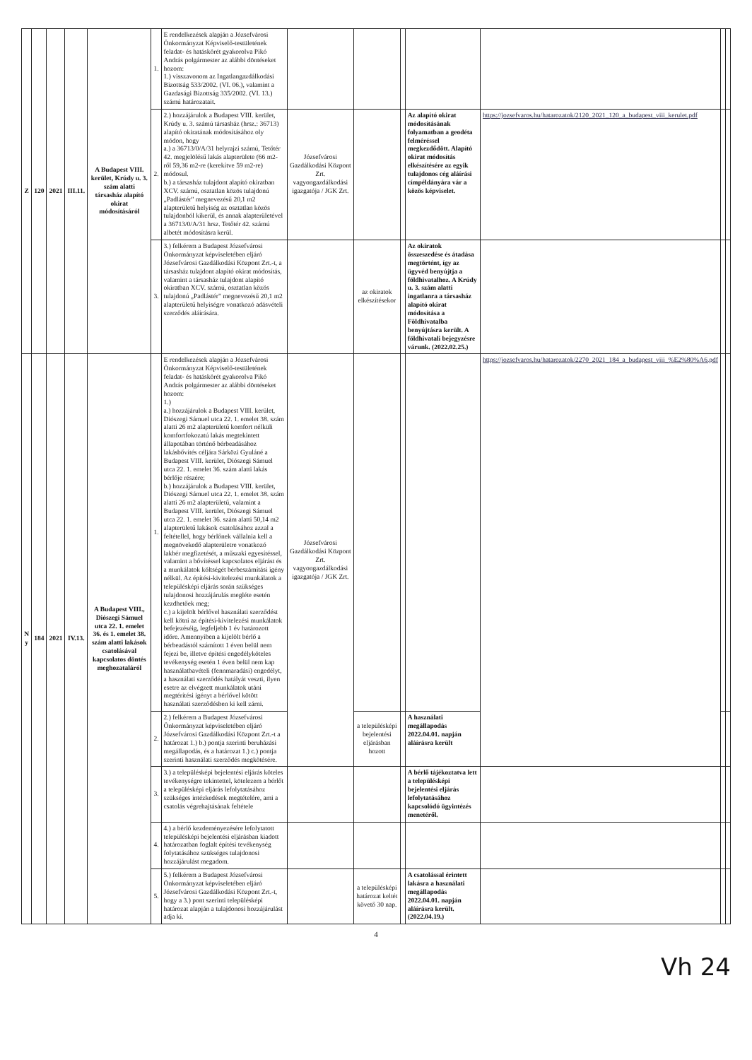| Z | 120 | 2021 | III.11. | A Budapest VIII. kerület, Krúdy u. 3. szám alatti társasház alapító okirat módosításáról | 1. | E rendelkezések alapján a Józsefvárosi Önkormányzat Képviselő-testületének feladat- és hatáskörét gyakorolva Pikó András polgármester az alábbi döntéseket hozom: 1.) visszavonom az Ingatlangazdálkodási Bizottság 533/2002. (VI. 06.), valamint a Gazdasági Bizottság 335/2002. (VI. 13.) számú határozatait. | | | | | | | |
| | | | | | 2. | 2.) hozzájárulok a Budapest VIII. kerület, Krúdy u. 3. számú társasház (hrsz.: 36713) alapító okiratának módosításához oly módon, hogy a.) a 36713/0/A/31 helyrajzi számú, Tetőtér 42. megjelölésű lakás alapterülete (66 m2-ről 59,36 m2-re (kerekítve 59 m2-re) módosul. b.) a társasház tulajdont alapító okiratban XCV. számú, osztatlan közös tulajdonú „Padlástér" megnevezésű 20,1 m2 alapterületű helyiség az osztatlan közös tulajdonból kikerül, és annak alapterületével a 36713/0/A/31 hrsz. Tetőtér 42. számú albetét módosításra kerül. | Józsefvárosi Gazdálkodási Központ Zrt. vagyongazdálkodási igazgatója / JGK Zrt. | | | Az alapító okirat módosításának folyamatban a geodéta felméréssel megkezdődött. Alapító okirat módosítás elkészítésére az egyik tulajdonos cég aláírási címpéldányára vár a közös képviselet. | https://jozsefvaros.hu/hatarozatok/2120_2021_120_a_budapest_viii_kerulet.pdf | | |
| | | | | | 3. | 3.) felkérem a Budapest Józsefvárosi Önkormányzat képviseletében eljáró Józsefvárosi Gazdálkodási Központ Zrt.-t, a társasház tulajdont alapító okirat módosítás, valamint a társasház tulajdont alapító okiratban XCV. számú, osztatlan közös tulajdonú „Padlástér" megnevezésű 20,1 m2 alapterületű helyiségre vonatkozó adásvételi szerződés aláírására. | | az okiratok elkészítésekor | | Az okiratok összeszedése és átadása megtörtént, így az ügyvéd benyújtja a földhivatalhoz. A Krúdy u. 3. szám alatti ingatlanra a társasház alapító okirat módosítása a Földhivatalba benyújtásra került. A földhivatali bejegyzésre várunk. (2022.02.25.) | | | |
| N y | 184 | 2021 | IV.13. | A Budapest VIII., Diószegi Sámuel utca 22. 1. emelet 36. és 1. emelet 38. szám alatti lakások csatolásával kapcsolatos döntés meghozataláról | 1. | E rendelkezések alapján a Józsefvárosi Önkormányzat Képviselő-testületének feladat- és hatáskörét gyakorolva Pikó András polgármester az alábbi döntéseket hozom: 1.) a.) hozzájárulok a Budapest VIII. kerület, Diószegi Sámuel utca 22. 1. emelet 38. szám alatti 26 m2 alapterületű komfort nélküli komfortfokozatú lakás megtekintett állapotában történő bérbeadásához lakásbővítés céljára Sárközi Gyuláné a Budapest VIII. kerület, Diószegi Sámuel utca 22. 1. emelet 36. szám alatti lakás bérlője részére; b.) hozzájárulok a Budapest VIII. kerület, Diószegi Sámuel utca 22. 1. emelet 38. szám alatti 26 m2 alapterületű, valamint a Budapest VIII. kerület, Diószegi Sámuel utca 22. 1. emelet 36. szám alatti 50,14 m2 alapterületű lakások csatolásához azzal a feltétellel, hogy bérlőnek vállalnia kell a megnövekedő alapterületre vonatkozó lakbér megfizetését, a műszaki egyesítéssel, valamint a bővítéssel kapcsolatos eljárást és a munkálatok költségét bérbeszámítási igény nélkül. Az építési-kivitelezési munkálatok a településképi eljárás során szükséges tulajdonosi hozzájárulás megléte esetén kezdhetőek meg; c.) a kijelölt bérlővel használati szerződést kell kötni az építési-kivitelezési munkálatok befejezéséig, legfeljebb 1 év határozott időre. Amennyiben a kijelölt bérlő a bérbeadástól számított 1 éven belül nem fejezi be, illetve építési engedélyköteles tevékenység esetén 1 éven belül nem kap használatbavételi (fennmaradási) engedélyt, a használati szerződés hatályát veszti, ilyen esetre az elvégzett munkálatok utáni megtérítési igényt a bérlővel kötött használati szerződésben ki kell zárni. | Józsefvárosi Gazdálkodási Központ Zrt. vagyongazdálkodási igazgatója / JGK Zrt. | | | | https://jozsefvaros.hu/hatarozatok/2270_2021_184_a_budapest_viii_%E2%80%A6.pdf | | |
| | | | | | 2. | 2.) felkérem a Budapest Józsefvárosi Önkormányzat képviseletében eljáró Józsefvárosi Gazdálkodási Központ Zrt.-t a határozat 1.) b.) pontja szerinti beruházási megállapodás, és a határozat 1.) c.) pontja szerinti használati szerződés megkötésére. | | a településképi bejelentési eljárásban hozott | | A használati megállapodás 2022.04.01. napján aláírásra került | | | |
| | | | | | 3. | 3.) a településképi bejelentési eljárás köteles tevékenységre tekintettel, kötelezem a bérlőt a településképi eljárás lefolytatásához szükséges intézkedések megtételére, ami a csatolás végrehajtásának feltétele | | | | A bérlő tájékoztatva lett a településképi bejelentési eljárás lefolytatásához kapcsolódó ügyintézés menetéről. | | | |
| | | | | | 4. | 4.) a bérlő kezdeményezésére lefolytatott településképi bejelentési eljárásban kiadott határozatban foglalt építési tevékenység folytatásához szükséges tulajdonosi hozzájárulást megadom. | | | | | | | |
| | | | | | 5. | 5.) felkérem a Budapest Józsefvárosi Önkormányzat képviseletében eljáró Józsefvárosi Gazdálkodási Központ Zrt.-t, hogy a 3.) pont szerinti településképi határozat alapján a tulajdonosi hozzájárulást adja ki. | | a településképi határozat keltét követő 30 nap. | | A csatolással érintett lakásra a használati megállapodás 2022.04.01. napján aláírásra került. (2022.04.19.) | | | |
4
Vh 24